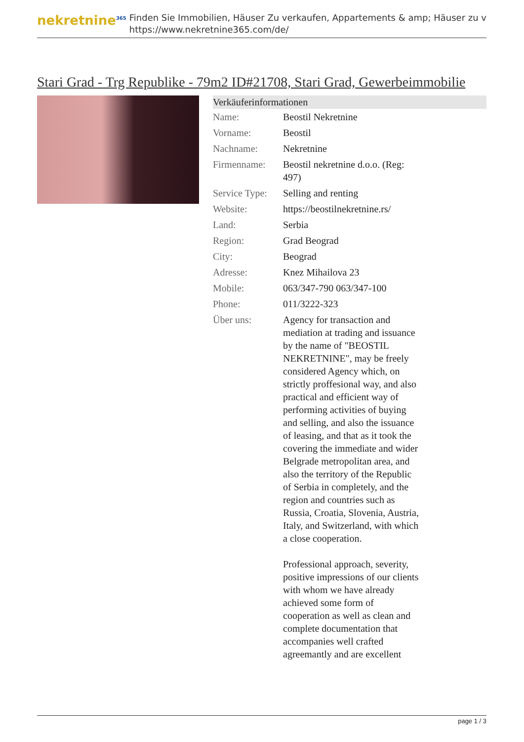nekretnine<sup>365</sup>
Finden Sie Immobilien, Häuser Zu verkaufen, Appartements & amp; Häuser zu v
https://www.nekretnine365.com/de/
Stari Grad - Trg Republike - 79m2 ID#21708, Stari Grad, Gewerbeimmobilie
| Verkäuferinformationen | | |
| --- | --- | --- |
| Name: | Beostil Nekretnine | |
| Vorname: | Beostil | |
| Nachname: | Nekretnine | |
| Firmenname: | Beostil nekretnine d.o.o. (Reg: 497) | |
| Service Type: | Selling and renting | |
| Website: | https://beostilnekretnine.rs/ | |
| Land: | Serbia | |
| Region: | Grad Beograd | |
| City: | Beograd | |
| Adresse: | Knez Mihailova 23 | |
| Mobile: | 063/347-790 063/347-100 | |
| Phone: | 011/3222-323 | |
| Über uns: | Agency for transaction and mediation at trading and issuance by the name of "BEOSTIL NEKRETNINE", may be freely considered Agency which, on strictly proffesional way, and also practical and efficient way of performing activities of buying and selling, and also the issuance of leasing, and that as it took the covering the immediate and wider Belgrade metropolitan area, and also the territory of the Republic of Serbia in completely, and the region and countries such as Russia, Croatia, Slovenia, Austria, Italy, and Switzerland, with which a close cooperation. Professional approach, severity, positive impressions of our clients with whom we have already achieved some form of cooperation as well as clean and complete documentation that accompanies well crafted agreemantly and are excellent | |
page 1 / 3